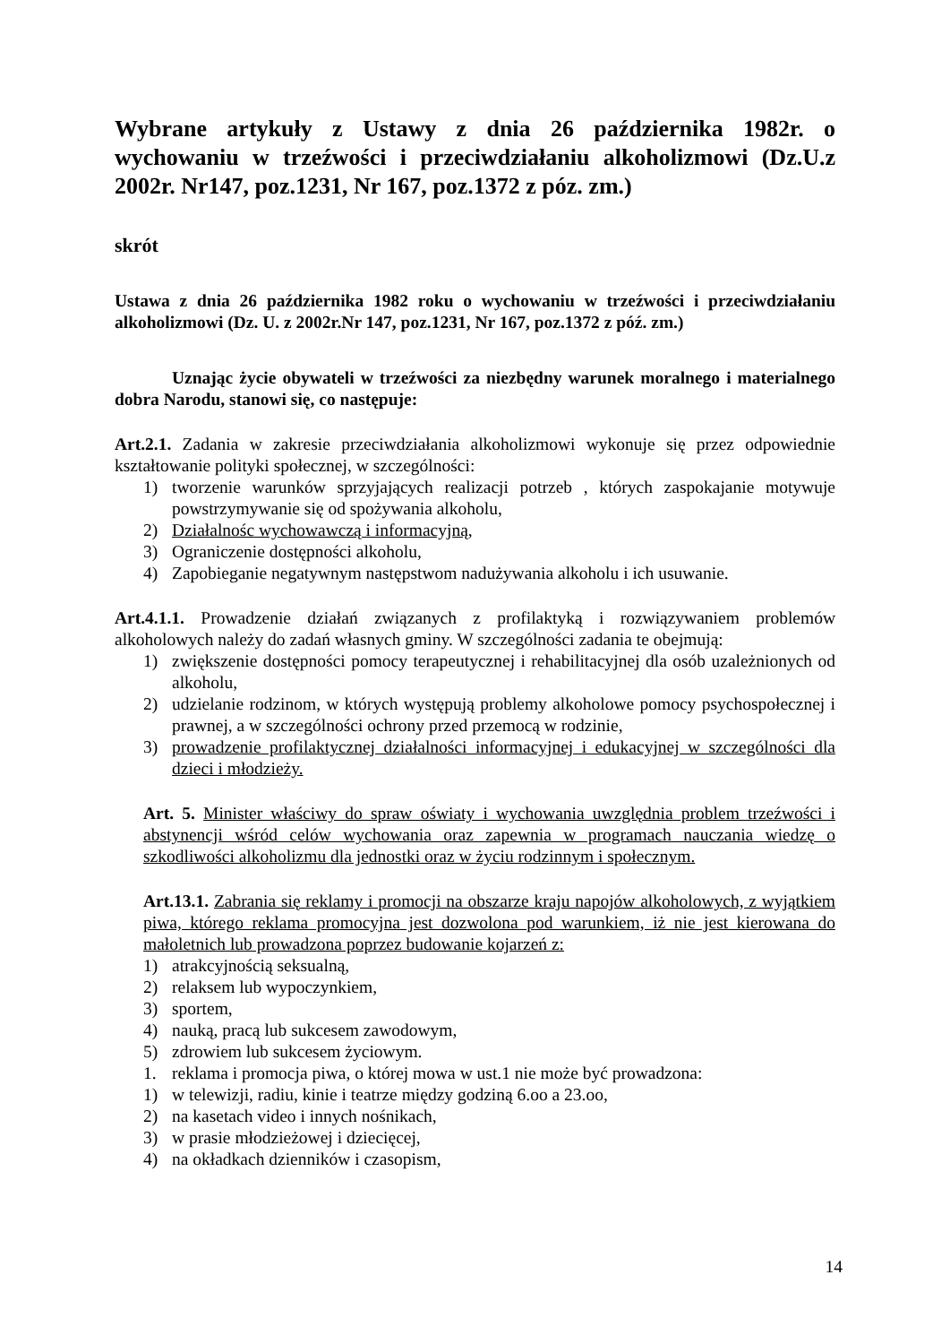Wybrane artykuły z Ustawy z dnia 26 października 1982r. o wychowaniu w trzeźwości i przeciwdziałaniu alkoholizmowi (Dz.U.z 2002r. Nr147, poz.1231, Nr 167, poz.1372 z póz. zm.)
skrót
Ustawa z dnia 26 października 1982 roku o wychowaniu w trzeźwości i przeciwdziałaniu alkoholizmowi (Dz. U. z 2002r.Nr 147, poz.1231, Nr 167, poz.1372 z póź. zm.)
Uznając życie obywateli w trzeźwości za niezbędny warunek moralnego i materialnego dobra Narodu, stanowi się, co następuje:
Art.2.1. Zadania w zakresie przeciwdziałania alkoholizmowi wykonuje się przez odpowiednie kształtowanie polityki społecznej, w szczególności:
1) tworzenie warunków sprzyjających realizacji potrzeb , których zaspokajanie motywuje powstrzymywanie się od spożywania alkoholu,
2) Działalnośc wychowawczą i informacyjną,
3) Ograniczenie dostępności alkoholu,
4) Zapobieganie negatywnym następstwom nadużywania alkoholu i ich usuwanie.
Art.4.1.1. Prowadzenie działań związanych z profilaktyką i rozwiązywaniem problemów alkoholowych należy do zadań własnych gminy. W szczególności zadania te obejmują:
1) zwiększenie dostępności pomocy terapeutycznej i rehabilitacyjnej dla osób uzależnionych od alkoholu,
2) udzielanie rodzinom, w których występują problemy alkoholowe pomocy psychospołecznej i prawnej, a w szczególności ochrony przed przemocą w rodzinie,
3) prowadzenie profilaktycznej działalności informacyjnej i edukacyjnej w szczególności dla dzieci i młodzieży.
Art. 5. Minister właściwy do spraw oświaty i wychowania uwzględnia problem trzeźwości i abstynencji wśród celów wychowania oraz zapewnia w programach nauczania wiedzę o szkodliwości alkoholizmu dla jednostki oraz w życiu rodzinnym i społecznym.
Art.13.1. Zabrania się reklamy i promocji na obszarze kraju napojów alkoholowych, z wyjątkiem piwa, którego reklama promocyjna jest dozwolona pod warunkiem, iż nie jest kierowana do małoletnich lub prowadzona poprzez budowanie kojarzeń z:
1) atrakcyjnością seksualną,
2) relaksem lub wypoczynkiem,
3) sportem,
4) nauką, pracą lub sukcesem zawodowym,
5) zdrowiem lub sukcesem życiowym.
1. reklama i promocja piwa, o której mowa w ust.1 nie może być prowadzona:
1) w telewizji, radiu, kinie i teatrze między godziną 6.oo a 23.oo,
2) na kasetach video i innych nośnikach,
3) w prasie młodzieżowej i dziecięcej,
4) na okładkach dzienników i czasopism,
14